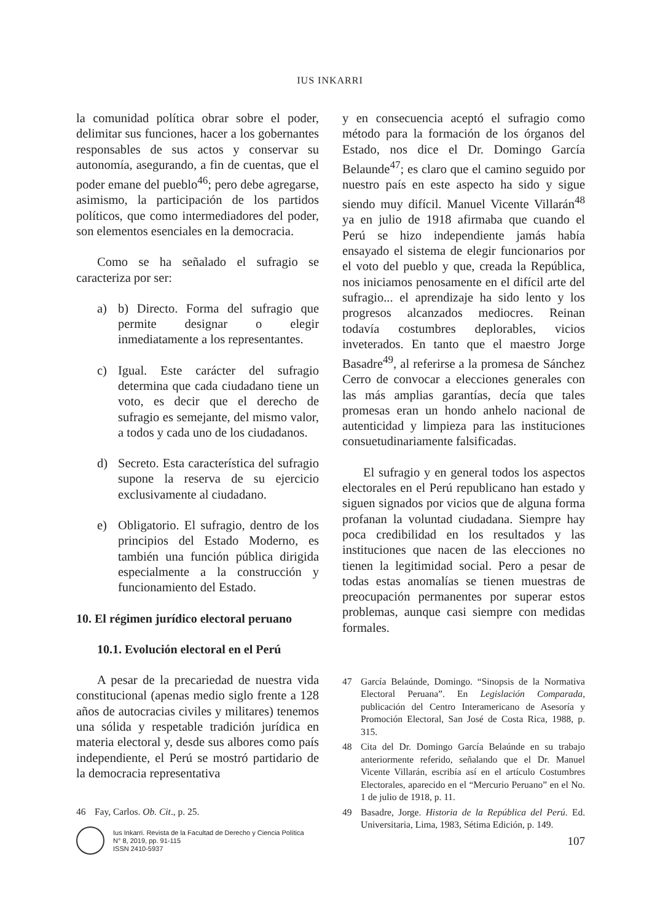IUS INKARRI
la comunidad política obrar sobre el poder, delimitar sus funciones, hacer a los gobernantes responsables de sus actos y conservar su autonomía, asegurando, a fin de cuentas, que el poder emane del pueblo<sup>46</sup>; pero debe agregarse, asimismo, la participación de los partidos políticos, que como intermediadores del poder, son elementos esenciales en la democracia.
Como se ha señalado el sufragio se caracteriza por ser:
a) b) Directo. Forma del sufragio que permite designar o elegir inmediatamente a los representantes.
c) Igual. Este carácter del sufragio determina que cada ciudadano tiene un voto, es decir que el derecho de sufragio es semejante, del mismo valor, a todos y cada uno de los ciudadanos.
d) Secreto. Esta característica del sufragio supone la reserva de su ejercicio exclusivamente al ciudadano.
e) Obligatorio. El sufragio, dentro de los principios del Estado Moderno, es también una función pública dirigida especialmente a la construcción y funcionamiento del Estado.
10. El régimen jurídico electoral peruano
10.1. Evolución electoral en el Perú
A pesar de la precariedad de nuestra vida constitucional (apenas medio siglo frente a 128 años de autocracias civiles y militares) tenemos una sólida y respetable tradición jurídica en materia electoral y, desde sus albores como país independiente, el Perú se mostró partidario de la democracia representativa
46 Fay, Carlos. Ob. Cit., p. 25.
y en consecuencia aceptó el sufragio como método para la formación de los órganos del Estado, nos dice el Dr. Domingo García Belaunde<sup>47</sup>; es claro que el camino seguido por nuestro país en este aspecto ha sido y sigue siendo muy difícil. Manuel Vicente Villarán<sup>48</sup> ya en julio de 1918 afirmaba que cuando el Perú se hizo independiente jamás había ensayado el sistema de elegir funcionarios por el voto del pueblo y que, creada la República, nos iniciamos penosamente en el difícil arte del sufragio... el aprendizaje ha sido lento y los progresos alcanzados mediocres. Reinan todavía costumbres deplorables, vicios inveterados. En tanto que el maestro Jorge Basadre<sup>49</sup>, al referirse a la promesa de Sánchez Cerro de convocar a elecciones generales con las más amplias garantías, decía que tales promesas eran un hondo anhelo nacional de autenticidad y limpieza para las instituciones consuetudinariamente falsificadas.
El sufragio y en general todos los aspectos electorales en el Perú republicano han estado y siguen signados por vicios que de alguna forma profanan la voluntad ciudadana. Siempre hay poca credibilidad en los resultados y las instituciones que nacen de las elecciones no tienen la legitimidad social. Pero a pesar de todas estas anomalías se tienen muestras de preocupación permanentes por superar estos problemas, aunque casi siempre con medidas formales.
47 García Belaúnde, Domingo. “Sinopsis de la Normativa Electoral Peruana”. En Legislación Comparada, publicación del Centro Interamericano de Asesoría y Promoción Electoral, San José de Costa Rica, 1988, p. 315.
48 Cita del Dr. Domingo García Belaúnde en su trabajo anteriormente referido, señalando que el Dr. Manuel Vicente Villarán, escribía así en el artículo Costumbres Electorales, aparecido en el “Mercurio Peruano” en el No. 1 de julio de 1918, p. 11.
49 Basadre, Jorge. Historia de la República del Perú. Ed. Universitaria, Lima, 1983, Sétima Edición, p. 149.
Ius Inkarri. Revista de la Facultad de Derecho y Ciencia Política
N° 8, 2019, pp. 91-115
ISSN 2410-5937
107